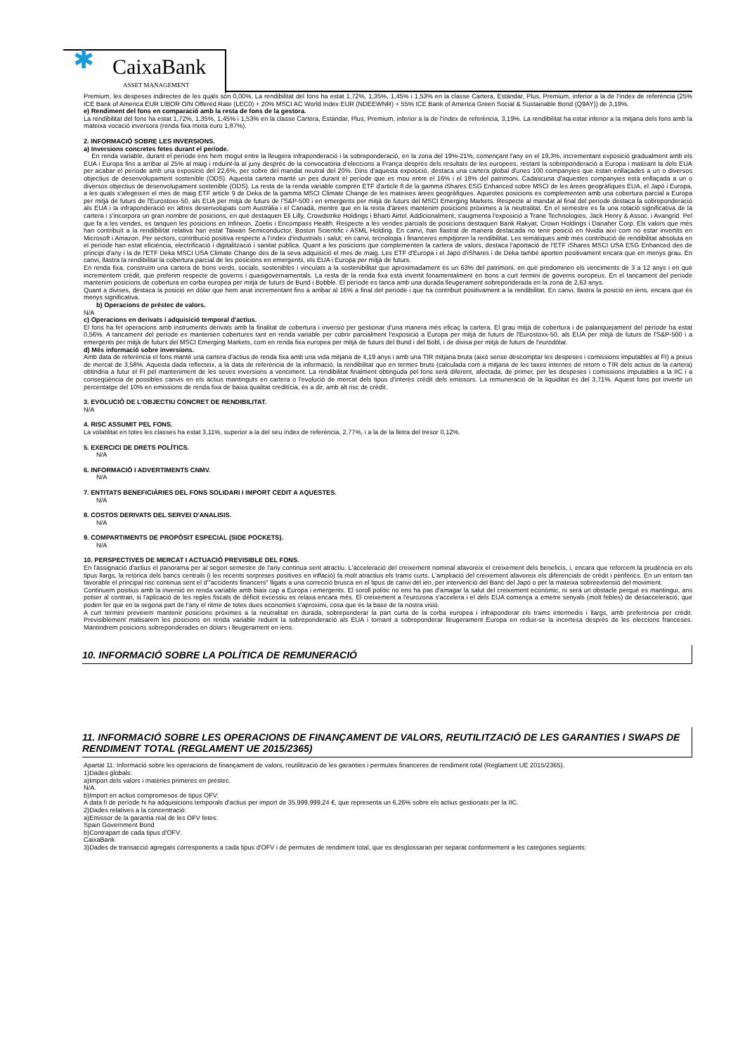✱ CaixaBank
ASSET MANAGEMENT
Premium, les despeses indirectes de les quals són 0,00%. La rendibilitat del fons ha estat 1,72%, 1,35%, 1,45% i 1,53% en la classe Cartera, Estándar, Plus, Premium, inferior a la de l'índex de referència (25% ICE Bank of America EUR LIBOR O/N Offered Rate (LEC0) + 20% MSCI AC World Index EUR (NDEEWNR) + 55% ICE Bank of America Green Social & Sustainable Bond (Q9AY)) de 3,19%.
e) Rendiment del fons en comparació amb la resta de fons de la gestora.
La rendibilitat del fons ha estat 1,72%, 1,35%, 1,45% i 1,53% en la classe Cartera, Estándar, Plus, Premium, inferior a la de l'índex de referència, 3,19%. La rendibilitat ha estat inferior a la mitjana dels fons amb la mateixa vocació inversora (renda fixa mixta euro 1,87%).
2. INFORMACIÓ SOBRE LES INVERSIONS.
a) Inversions concretes fetes durant el període.
En renda variable, durant el període ens hem mogut entre la lleugera infraponderació i la sobreponderació, en la zona del 19%-21%, començant l'any en el 19,3%, incrementant exposició gradualment amb els EUA i Europa fins a arribar al 25% al maig i reduint-la al juny després de la convocatòria d'eleccions a França després dels resultats de les europees, restant la sobreponderació a Europa i matisant la dels EUA per acabar el període amb una exposició del 22,6%, per sobre del mandat neutral del 20%. Dins d'aquesta exposició, destaca una cartera global d'unes 100 companyies que estan enllaçades a un o diversos objectius de desenvolupament sostenible (ODS). Aquesta cartera manté un pes durant el període que es mou entre el 16% i el 18% del patrimoni. Cadascuna d'aquestes companyies està enllaçada a un o diversos objectius de desenvolupament sostenible (ODS). La resta de la renda variable comprèn ETF d'article 8 de la gamma iShares ESG Enhanced sobre MSCI de les àrees geogràfiques EUA, el Japó i Europa, a les quals s'afegeixen el mes de maig ETF article 9 de Deka de la gamma MSCI Climate Change de les mateixes àrees geogràfiques. Aquestes posicions es complementen amb una cobertura parcial a Europa per mitjà de futurs de l'Eurostoxx-50, als EUA per mitjà de futurs de l'S&P-500 i en emergents per mitjà de futurs del MSCI Emerging Markets. Respecte al mandat al final del període destaca la sobreponderació als EUA i la infraponderació en altres desenvolupats com Austràlia i el Canadà, mentre que en la resta d'àrees mantenim posicions pròximes a la neutralitat. En el semestre es fa una rotació significativa de la cartera i s'incorpora un gran nombre de posicions, en què destaquen Eli Lilly, Crowdstrike Holdings i Bharti Airtel. Addicionalment, s'augmenta l'exposició a Trane Technologies, Jack Henry & Assoc. i Avangrid. Pel que fa a les vendes, es tanquen les posicions en Infineon, Zoetis i Encompass Health. Respecte a les vendes parcials de posicions destaquen Bank Rakyat, Crown Holdings i Danaher Corp. Els valors que més han contribuït a la rendibilitat relativa han estat Taiwan Semiconductor, Boston Scientific i ASML Holding. En canvi, han llastrat de manera destacada no tenir posició en Nvidia així com no estar invertits en Microsoft i Amazon. Per sectors, contribució positiva respecte a l'índex d'industrials i salut; en canvi, tecnologia i financeres empitjoren la rendibilitat. Les temàtiques amb més contribució de rendibilitat absoluta en el període han estat eficiència, electrificació i digitalització i sanitat pública. Quant a les posicions que complementen la cartera de valors, destaca l'aportació de l'ETF iShares MSCI USA ESG Enhanced des de principi d'any i la de l'ETF Deka MSCI USA Climate Change des de la seva adquisició el mes de maig. Les ETF d'Europa i el Japó d'iShares i de Deka també aporten positivament encara que en menys grau. En canvi, llastra la rendibilitat la cobertura parcial de les posicions en emergents, els EUA i Europa per mitjà de futurs.
En renda fixa, construïm una cartera de bons verds, socials, sostenibles i vinculats a la sostenibilitat que aproximadament és un 63% del patrimoni, en què predominen els venciments de 3 a 12 anys i en què incrementem crèdit, que preferim respecte de governs i quasigovernamentals. La resta de la renda fixa està invertit fonamentalment en bons a curt termini de governs europeus. En el tancament del període mantenim posicions de cobertura en corba europea per mitjà de futurs de Bund i Bobble. El període es tanca amb una durada lleugerament sobreponderada en la zona de 2,63 anys.
Quant a divises, destaca la posició en dòlar que hem anat incrementant fins a arribar al 16% a final del període i que ha contribuït positivament a la rendibilitat. En canvi, llastra la posició en iens, encara que és menys significativa.
b) Operacions de préstec de valors.
N/A
c) Operacions en derivats i adquisició temporal d'actius.
El fons ha fet operacions amb instruments derivats amb la finalitat de cobertura i inversió per gestionar d'una manera més eficaç la cartera. El grau mitjà de cobertura i de palanquejament del període ha estat 0,56%. A tancament del període es mantenien cobertures tant en renda variable per cobrir parcialment l'exposició a Europa per mitjà de futurs de l'Eurostoxx-50, als EUA per mitjà de futurs de l'S&P-500 i a emergents per mitjà de futurs del MSCI Emerging Markets, com en renda fixa europea per mitjà de futurs del Bund i del Bobl, i de divisa per mitjà de futurs de l'eurodòlar.
d) Més informació sobre inversions.
Amb data de referència el fons manté una cartera d'actius de renda fixa amb una vida mitjana de 4,19 anys i amb una TIR mitjana bruta (això sense descomptar les despeses i comissions imputables al FI) a preus de mercat de 3,58%. Aquesta dada reflecteix, a la data de referència de la informació, la rendibilitat que en termes bruts (calculada com a mitjana de les taxes internes de retorn o TIR dels actius de la cartera) obtindria a futur el FI pel manteniment de les seves inversions a venciment. La rendibilitat finalment obtinguda pel fons serà diferent, afectada, de primer, per les despeses i comissions imputables a la IIC i a conseqüència de possibles canvis en els actius mantinguts en cartera o l'evolució de mercat dels tipus d'interès crèdit dels emissors. La remuneració de la liquiditat és del 3,71%. Aquest fons pot invertir un percentatge del 10% en emissions de renda fixa de baixa qualitat creditícia, és a dir, amb alt risc de crèdit.
3. EVOLUCIÓ DE L'OBJECTIU CONCRET DE RENDIBILITAT.
N/A
4. RISC ASSUMIT PEL FONS.
La volatilitat en totes les classes ha estat 3,11%, superior a la del seu índex de referència, 2,77%, i a la de la lletra del tresor 0,12%.
5. EXERCICI DE DRETS POLÍTICS.
N/A
6. INFORMACIÓ I ADVERTIMENTS CNMV.
N/A
7. ENTITATS BENEFICIÀRIES DEL FONS SOLIDARI I IMPORT CEDIT A AQUESTES.
N/A
8. COSTOS DERIVATS DEL SERVEI D'ANALISIS.
N/A
9. COMPARTIMENTS DE PROPÒSIT ESPECIAL (SIDE POCKETS).
N/A
10. PERSPECTIVES DE MERCAT I ACTUACIÓ PREVISIBLE DEL FONS.
En l'assignació d'actius el panorama per al segon semestre de l'any continua sent atractiu. L'acceleració del creixement nominal afavoreix el creixement dels beneficis, i, encara que reforcem la prudència en els tipus llargs, la retòrica dels bancs centrals (i les recents sorpreses positives en inflació) fa molt atractius els trams curts. L'ampliació del creixement afavoreix els diferencials de crèdit i perifèrics. En un entorn tan favorable el principal risc continua sent el d'"accidents financers" lligats a una correcció brusca en el tipus de canvi del ien, per intervenció del Banc del Japó o per la mateixa sobreextensió del moviment.
Continuem positius amb la inversió en renda variable amb biaix cap a Europa i emergents. El soroll polític no ens ha pas d'amagar la salut del creixement econòmic, ni serà un obstacle perquè es mantingui, ans potser al contrari, si l'aplicació de les regles fiscals de dèficit excessiu es relaxa encara més. El creixement a l'eurozona s'accelera i el dels EUA comença a emetre senyals (molt febles) de desacceleració, que poden fer que en la segona part de l'any el ritme de totes dues economies s'aproximi, cosa que és la base de la nostra visió.
A curt termini preveiem mantenir posicions pròximes a la neutralitat en durada, sobreponderar la part curta de la corba europea i infraponderar els trams intermedis i llargs, amb preferència per crèdit. Previsiblement matisarem les posicions en renda variable reduint la sobreponderació als EUA i tornant a sobreponderar lleugerament Europa en reduir-se la incertesa després de les eleccions franceses. Mantindrem posicions sobreponderades en dòlars i lleugerament en iens.
10. INFORMACIÓ SOBRE LA POLÍTICA DE REMUNERACIÓ
11. INFORMACIÓ SOBRE LES OPERACIONS DE FINANÇAMENT DE VALORS, REUTILITZACIÓ DE LES GARANTIES I SWAPS DE RENDIMENT TOTAL (REGLAMENT UE 2015/2365)
Apartat 11: Informació sobre les operacions de finançament de valors, reutilització de les garanties i permutes financeres de rendiment total (Reglament UE 2015/2365).
1)Dades globals:
a)Import dels valors i matèries primeres en préstec.
N/A.
b)Import en actius compromesos de tipus OFV:
A data fi de període hi ha adquisicions temporals d'actius per import de 35.999.999,24 €, que representa un 6,26% sobre els actius gestionats per la IIC.
2)Dades relatives a la concentració:
a)Emissor de la garantia real de les OFV fetes:
Spain Government Bond
b)Contrapart de cada tipus d'OFV:
CaixaBank
3)Dades de transacció agregats corresponents a cada tipus d'OFV i de permutes de rendiment total, que es desglossaran per separat conformement a les categories següents: